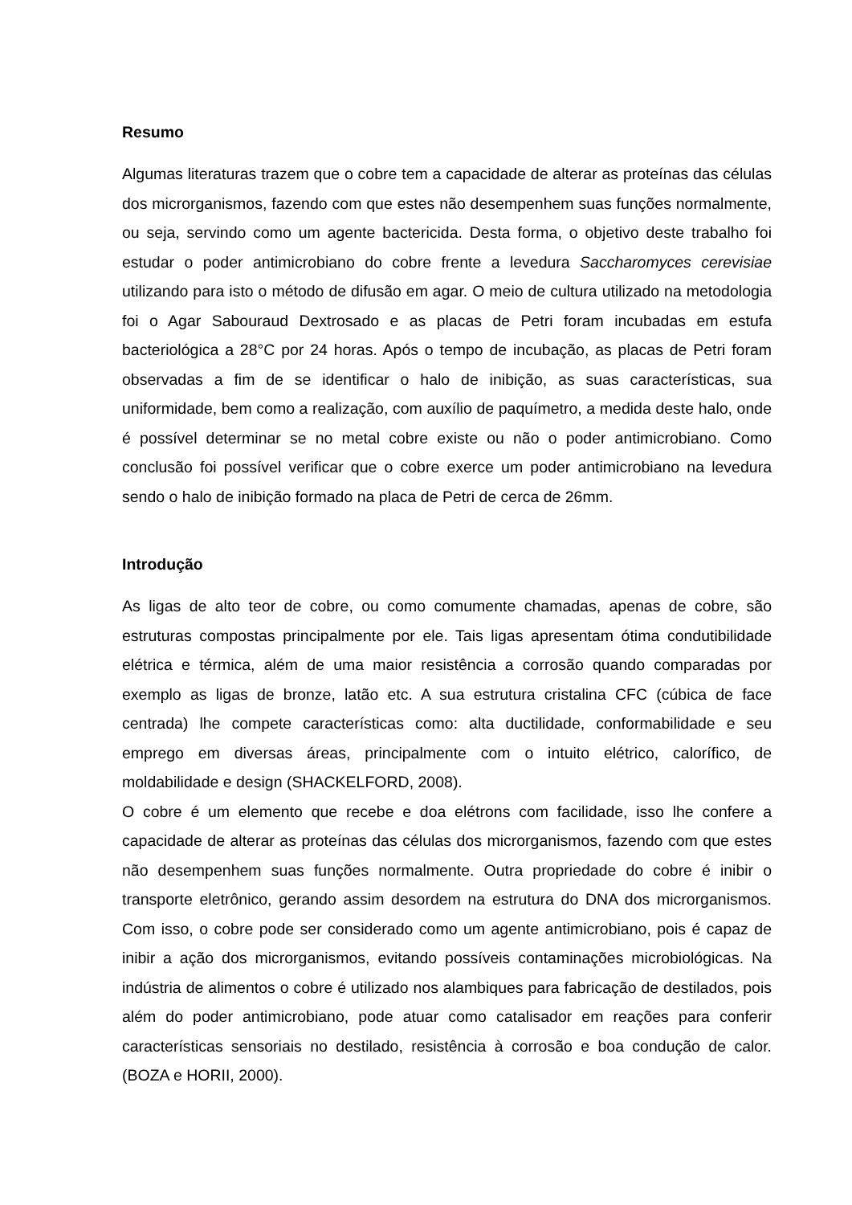Resumo
Algumas literaturas trazem que o cobre tem a capacidade de alterar as proteínas das células dos microrganismos, fazendo com que estes não desempenhem suas funções normalmente, ou seja, servindo como um agente bactericida. Desta forma, o objetivo deste trabalho foi estudar o poder antimicrobiano do cobre frente a levedura Saccharomyces cerevisiae utilizando para isto o método de difusão em agar. O meio de cultura utilizado na metodologia foi o Agar Sabouraud Dextrosado e as placas de Petri foram incubadas em estufa bacteriológica a 28°C por 24 horas. Após o tempo de incubação, as placas de Petri foram observadas a fim de se identificar o halo de inibição, as suas características, sua uniformidade, bem como a realização, com auxílio de paquímetro, a medida deste halo, onde é possível determinar se no metal cobre existe ou não o poder antimicrobiano. Como conclusão foi possível verificar que o cobre exerce um poder antimicrobiano na levedura sendo o halo de inibição formado na placa de Petri de cerca de 26mm.
Introdução
As ligas de alto teor de cobre, ou como comumente chamadas, apenas de cobre, são estruturas compostas principalmente por ele. Tais ligas apresentam ótima condutibilidade elétrica e térmica, além de uma maior resistência a corrosão quando comparadas por exemplo as ligas de bronze, latão etc. A sua estrutura cristalina CFC (cúbica de face centrada) lhe compete características como: alta ductilidade, conformabilidade e seu emprego em diversas áreas, principalmente com o intuito elétrico, calorífico, de moldabilidade e design (SHACKELFORD, 2008).
O cobre é um elemento que recebe e doa elétrons com facilidade, isso lhe confere a capacidade de alterar as proteínas das células dos microrganismos, fazendo com que estes não desempenhem suas funções normalmente. Outra propriedade do cobre é inibir o transporte eletrônico, gerando assim desordem na estrutura do DNA dos microrganismos. Com isso, o cobre pode ser considerado como um agente antimicrobiano, pois é capaz de inibir a ação dos microrganismos, evitando possíveis contaminações microbiológicas. Na indústria de alimentos o cobre é utilizado nos alambiques para fabricação de destilados, pois além do poder antimicrobiano, pode atuar como catalisador em reações para conferir características sensoriais no destilado, resistência à corrosão e boa condução de calor. (BOZA e HORII, 2000).